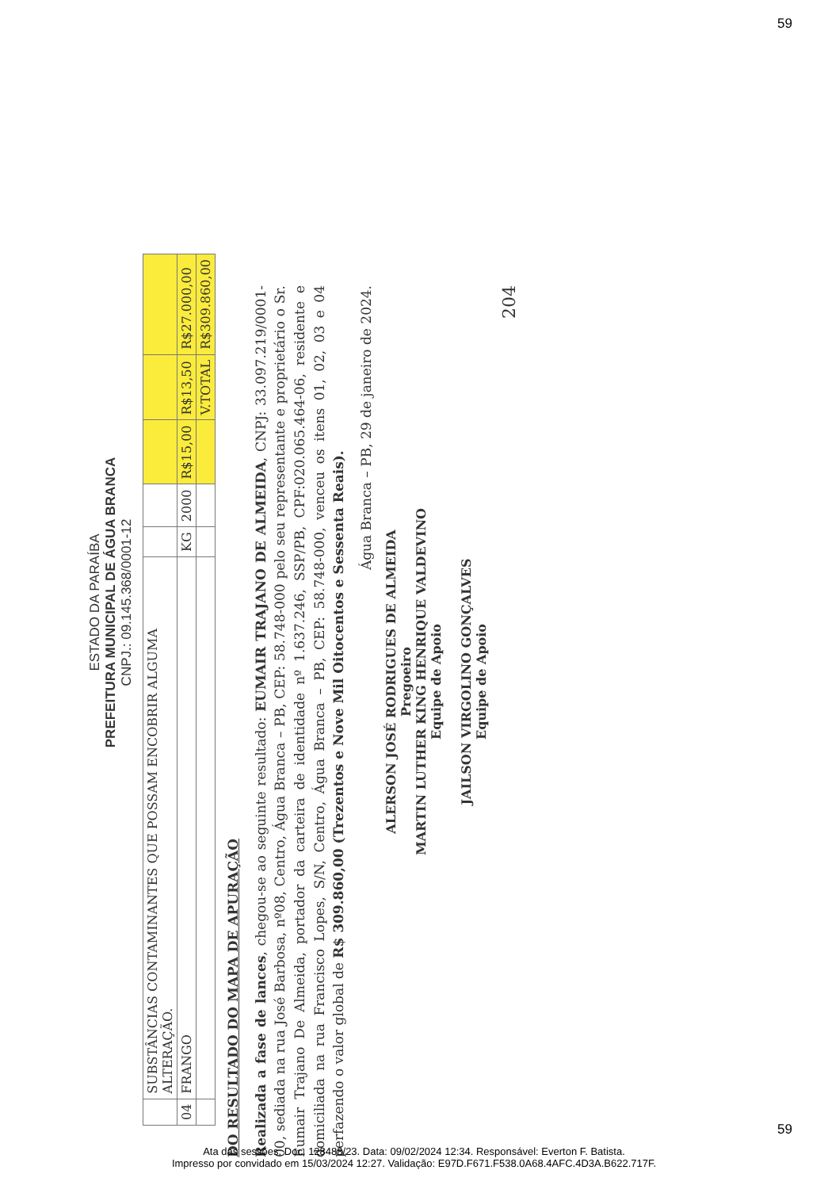59
ESTADO DA PARAÍBA
PREFEITURA MUNICIPAL DE ÁGUA BRANCA
CNPJ.: 09.145.368/0001-12
| | SUBSTÂNCIAS CONTAMINANTES QUE POSSAM ENCOBRIR ALGUMA ALTERAÇÃO. | | | | | |
| 04 | FRANGO | KG | 2000 | R$15,00 | R$13,50 | R$27.000,00 |
| | | | | | V.TOTAL | R$309.860,00 |
DO RESULTADO DO MAPA DE APURAÇÃO
Realizada a fase de lances, chegou-se ao seguinte resultado: EUMAIR TRAJANO DE ALMEIDA, CNPJ: 33.097.219/0001-00, sediada na rua José Barbosa, nº08, Centro, Água Branca – PB, CEP: 58.748-000 pelo seu representante e proprietário o Sr. Eumair Trajano De Almeida, portador da carteira de identidade nº 1.637.246, SSP/PB, CPF:020.065.464-06, residente e domiciliada na rua Francisco Lopes, S/N, Centro, Água Branca – PB, CEP: 58.748-000, venceu os itens 01, 02, 03 e 04 perfazendo o valor global de R$ 309.860,00 (Trezentos e Nove Mil Oitocentos e Sessenta Reais).
Água Branca – PB, 29 de janeiro de 2024.
ALERSON JOSÉ RODRIGUES DE ALMEIDA
Pregoeiro
MARTIN LUTHER KING HENRIQUE VALDEVINO
Equipe de Apoio
JAILSON VIRGOLINO GONÇALVES
Equipe de Apoio
204
59
Ata das sessões. Doc. 128488/23. Data: 09/02/2024 12:34. Responsável: Everton F. Batista.
Impresso por convidado em 15/03/2024 12:27. Validação: E97D.F671.F538.0A68.4AFC.4D3A.B622.717F.